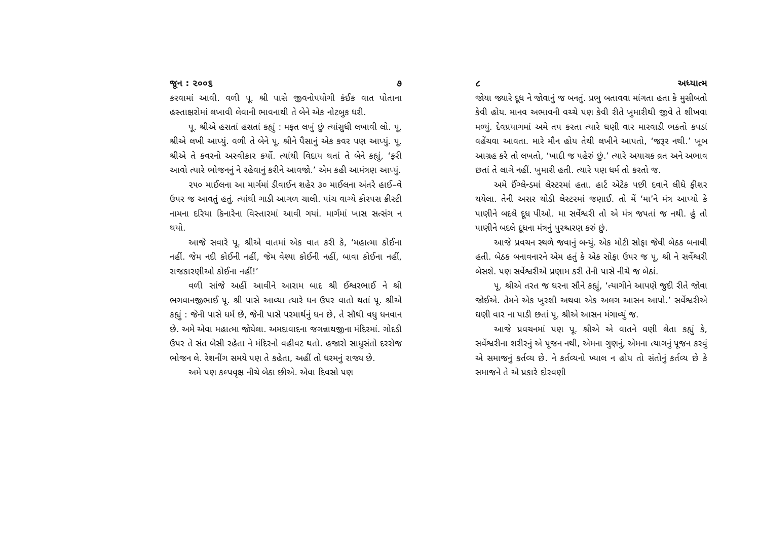જૂન : ૨૦૦૬ ૭
કરવામાં આવી. વળી પૂ. શ્રી પાસે જીવનોપયોગી કંઈક વાત પોતાના હસ્તાક્ષરોમાં લખાવી લેવાની ભાવનાથી તે બેને એક નોટબુક ધરી.
પૂ. શ્રીએ હસતાં હસતાં કહ્યું : મફત લખું છું ત્યાંસુધી લખાવી લો. પૂ. શ્રીએ લખી આપ્યું. વળી તે બેને પૂ. શ્રીને પૈસાનું એક કવર પણ આપ્યું. પૂ. શ્રીએ તે કવરનો અસ્વીકાર કર્યો. ત્યાંથી વિદાય થતાં તે બેને કહ્યું, ‘ફરી આવો ત્યારે ભોજનનું ને રહેવાનું કરીને આવજો.’ એમ કહી આમંત્રણ આપ્યું.
૨૫૦ માઈલના આ માર્ગમાં ડીવાઈન શહેર ૩૦ માઈલના અંતરે હાઈ–વે ઉપર જ આવતું હતું. ત્યાંથી ગાડી આગળ ચાલી. પાંચ વાગ્યે કોરપસ ક્રીસ્ટી નામના દરિયા કિનારેના વિસ્તારમાં આવી ગયાં. માર્ગમાં ખાસ સત્સંગ ન થયો.
આજે સવારે પૂ. શ્રીએ વાતમાં એક વાત કરી કે, ‘મહાત્મા કોઈના નહીં. જેમ નદી કોઈની નહીં, જેમ વેશ્યા કોઈની નહીં, બાવા કોઈના નહીં, રાજકારણીઓ કોઈના નહીં!’
વળી સાંજે અહીં આવીને આરામ બાદ શ્રી ઈશ્વરભાઈ ને શ્રી ભગવાનજીભાઈ પૂ. શ્રી પાસે આવ્યા ત્યારે ધન ઉપર વાતો થતાં પૂ. શ્રીએ કહ્યું : જેની પાસે ધર્મ છે, જેની પાસે પરમાર્થનું ધન છે, તે સૌથી વધુ ધનવાન છે. અમે એવા મહાત્મા જોયેલા. અમદાવાદના જગન્નાથજીના મંદિરમાં. ગોદડી ઉપર તે સંત બેસી રહેતા ને મંદિરનો વહીવટ થતો. હજારો સાધુસંતો દરરોજ ભોજન લે. રેશનીંગ સમયે પણ તે કહેતા, અહીં તો ધરમનું રાજ્ય છે.
અમે પણ કલ્પવૃક્ષ નીચે બેઠા છીએ. એવા દિવસો પણ
૮ અધ્યાત્મ
જોયા જ્યારે દૂધ ને જોવાનું જ બનતું. પ્રભુ બતાવવા માંગતા હતા કે મુસીબતો કેવી હોય. માનવ અભાવની વચ્ચે પણ કેવી રીતે ખુમારીથી જીવે તે શીખવા મળ્યું. દેવપ્રયાગમાં અમે તપ કરતા ત્યારે ઘણી વાર મારવાડી ભક્તો કપડાં વહેંચવા આવતા. મારે મૌન હોય તેથી લખીને આપતો, ‘જરૂર નથી.’ ખૂબ આગ્રહ કરે તો લખતો, ‘ખાદી જ પહેરું છું.’ ત્યારે અયાચક વ્રત અને અભાવ છતાં તે લાગે નહીં. ખુમારી હતી. ત્યારે પણ ધર્મ તો કરતો જ.
અમે ઈંગ્લેન્ડમાં લેસ્ટરમાં હતા. હાર્ટ એટેક પછી દવાને લીધે ફીશર થયેલા. તેની અસર થોડી લેસ્ટરમાં જણાઈ. તો મેં ‘મા’ને મંત્ર આપ્યો કે પાણીને બદલે દૂધ પીઓ. મા સર્વેશ્વરી તો એ મંત્ર જપતાં જ નથી. હું તો પાણીને બદલે દૂધના મંત્રનું પુરશ્ચરણ કરું છું.
આજે પ્રવચન સ્થળે જવાનું બન્યું. એક મોટી સોફા જેવી બેઠક બનાવી હતી. બેઠક બનાવનારને એમ હતું કે એક સોફા ઉપર જ પૂ. શ્રી ને સર્વેશ્વરી બેસશે. પણ સર્વેશ્વરીએ પ્રણામ કરી તેની પાસે નીચે જ બેઠાં.
પૂ. શ્રીએ તરત જ ઘરના સૌને કહ્યું, ‘ત્યાગીને આપણે જુદી રીતે જોવા જોઈએ. તેમને એક ખુરશી અથવા એક અલગ આસન આપો.’ સર્વેશ્વરીએ ઘણી વાર ના પાડી છતાં પૂ. શ્રીએ આસન મંગાવ્યું જ.
આજે પ્રવચનમાં પણ પૂ. શ્રીએ એ વાતને વણી લેતા કહ્યું કે, સર્વેશ્વરીના શરીરનું એ પૂજન નથી, એમના ગુણનું, એમના ત્યાગનું પૂજન કરવું એ સમાજનું કર્તવ્ય છે. ને કર્તવ્યનો ખ્યાલ ન હોય તો સંતોનું કર્તવ્ય છે કે સમાજને તે એ પ્રકારે દોરવણી